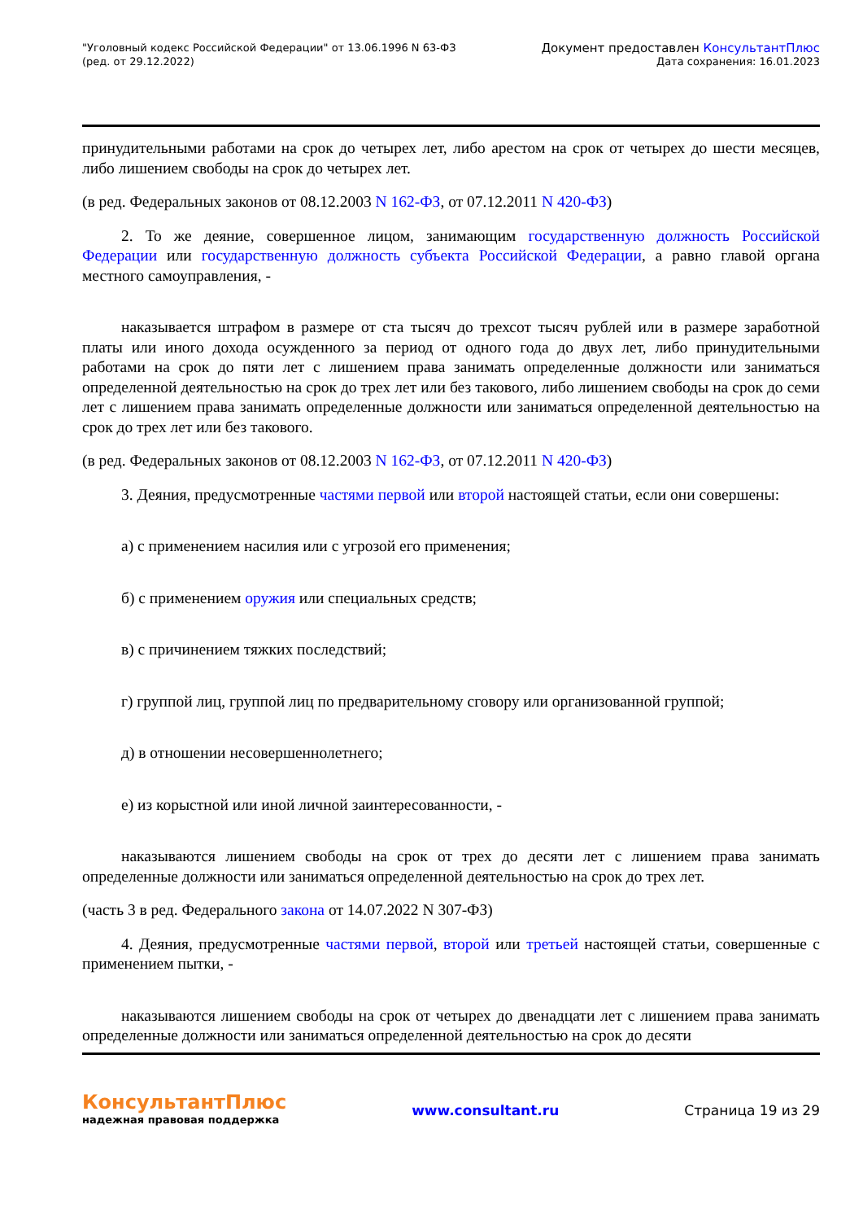"Уголовный кодекс Российской Федерации" от 13.06.1996 N 63-ФЗ
(ред. от 29.12.2022)
Документ предоставлен КонсультантПлюс
Дата сохранения: 16.01.2023
принудительными работами на срок до четырех лет, либо арестом на срок от четырех до шести месяцев, либо лишением свободы на срок до четырех лет.
(в ред. Федеральных законов от 08.12.2003 N 162-ФЗ, от 07.12.2011 N 420-ФЗ)
2. То же деяние, совершенное лицом, занимающим государственную должность Российской Федерации или государственную должность субъекта Российской Федерации, а равно главой органа местного самоуправления, -
наказывается штрафом в размере от ста тысяч до трехсот тысяч рублей или в размере заработной платы или иного дохода осужденного за период от одного года до двух лет, либо принудительными работами на срок до пяти лет с лишением права занимать определенные должности или заниматься определенной деятельностью на срок до трех лет или без такового, либо лишением свободы на срок до семи лет с лишением права занимать определенные должности или заниматься определенной деятельностью на срок до трех лет или без такового.
(в ред. Федеральных законов от 08.12.2003 N 162-ФЗ, от 07.12.2011 N 420-ФЗ)
3. Деяния, предусмотренные частями первой или второй настоящей статьи, если они совершены:
а) с применением насилия или с угрозой его применения;
б) с применением оружия или специальных средств;
в) с причинением тяжких последствий;
г) группой лиц, группой лиц по предварительному сговору или организованной группой;
д) в отношении несовершеннолетнего;
е) из корыстной или иной личной заинтересованности, -
наказываются лишением свободы на срок от трех до десяти лет с лишением права занимать определенные должности или заниматься определенной деятельностью на срок до трех лет.
(часть 3 в ред. Федерального закона от 14.07.2022 N 307-ФЗ)
4. Деяния, предусмотренные частями первой, второй или третьей настоящей статьи, совершенные с применением пытки, -
наказываются лишением свободы на срок от четырех до двенадцати лет с лишением права занимать определенные должности или заниматься определенной деятельностью на срок до десяти
КонсультантПлюс
надежная правовая поддержка
www.consultant.ru Страница 19 из 29